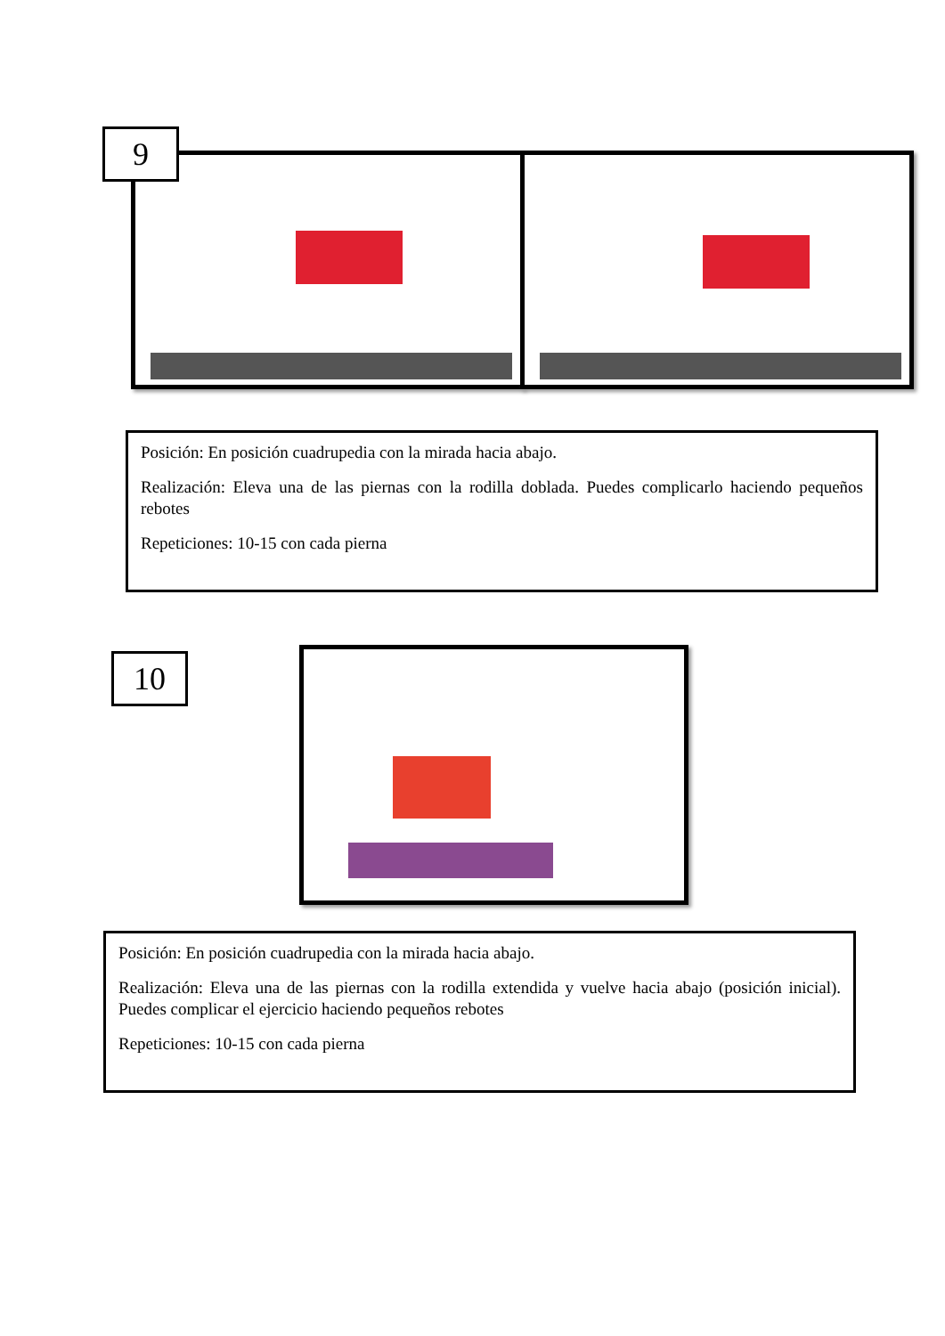9
Posición: En posición cuadrupedia con la mirada hacia abajo.
Realización: Eleva una de las piernas con la rodilla doblada. Puedes complicarlo haciendo pequeños rebotes
Repeticiones: 10-15 con cada pierna
10
Posición: En posición cuadrupedia con la mirada hacia abajo.
Realización: Eleva una de las piernas con la rodilla extendida y vuelve hacia abajo (posición inicial). Puedes complicar el ejercicio haciendo pequeños rebotes
Repeticiones: 10-15 con cada pierna